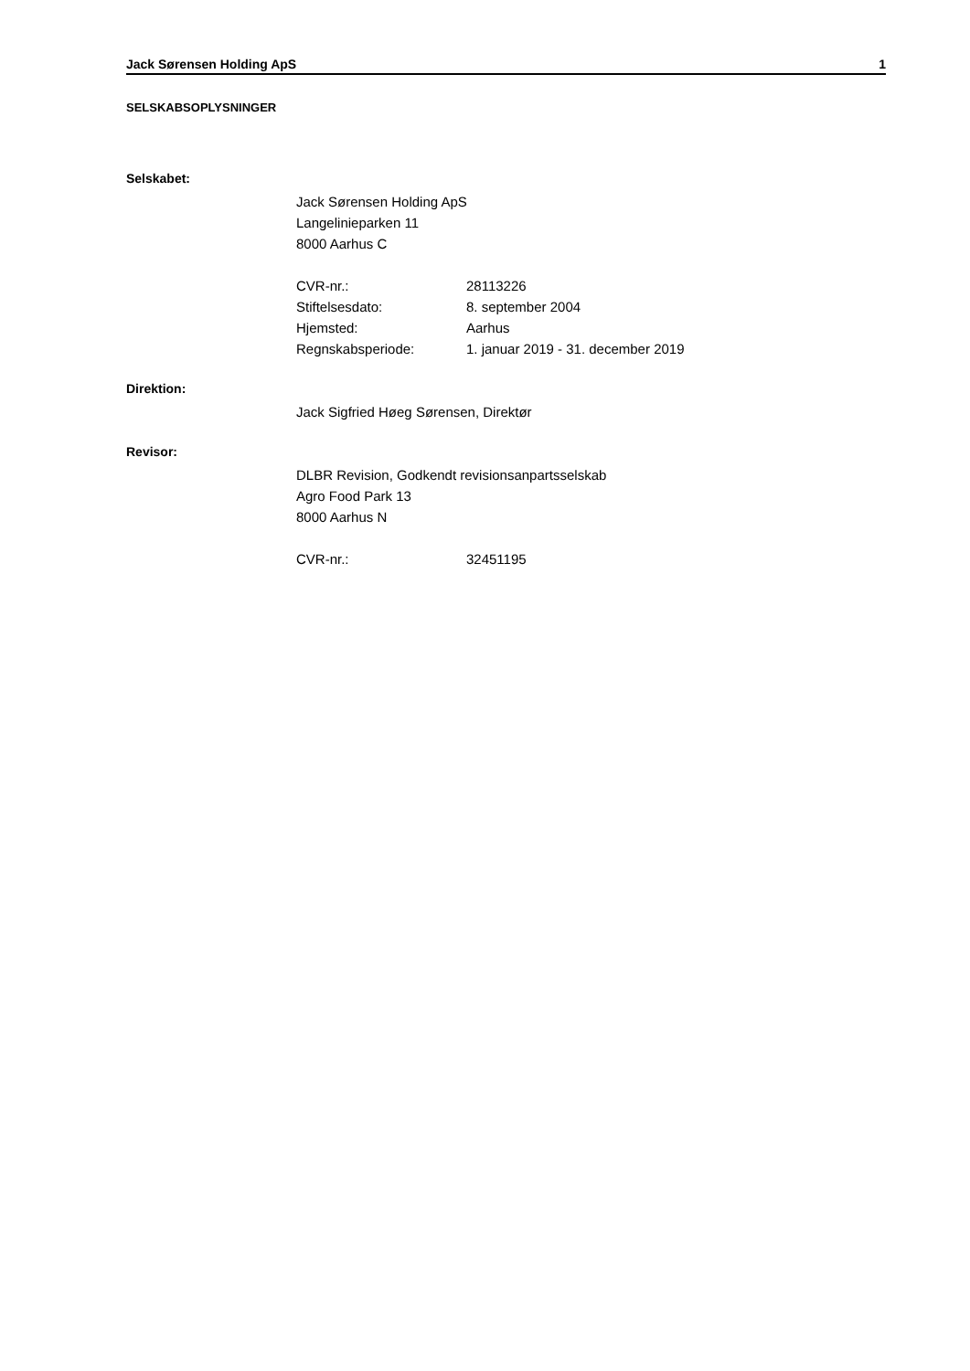Jack Sørensen Holding ApS 1
SELSKABSOPLYSNINGER
Selskabet:
Jack Sørensen Holding ApS
Langelinieparken 11
8000 Aarhus C
CVR-nr.: 28113226
Stiftelsesdato: 8. september 2004
Hjemsted: Aarhus
Regnskabsperiode: 1. januar 2019 - 31. december 2019
Direktion:
Jack Sigfried Høeg Sørensen, Direktør
Revisor:
DLBR Revision, Godkendt revisionsanpartsselskab
Agro Food Park 13
8000 Aarhus N
CVR-nr.: 32451195